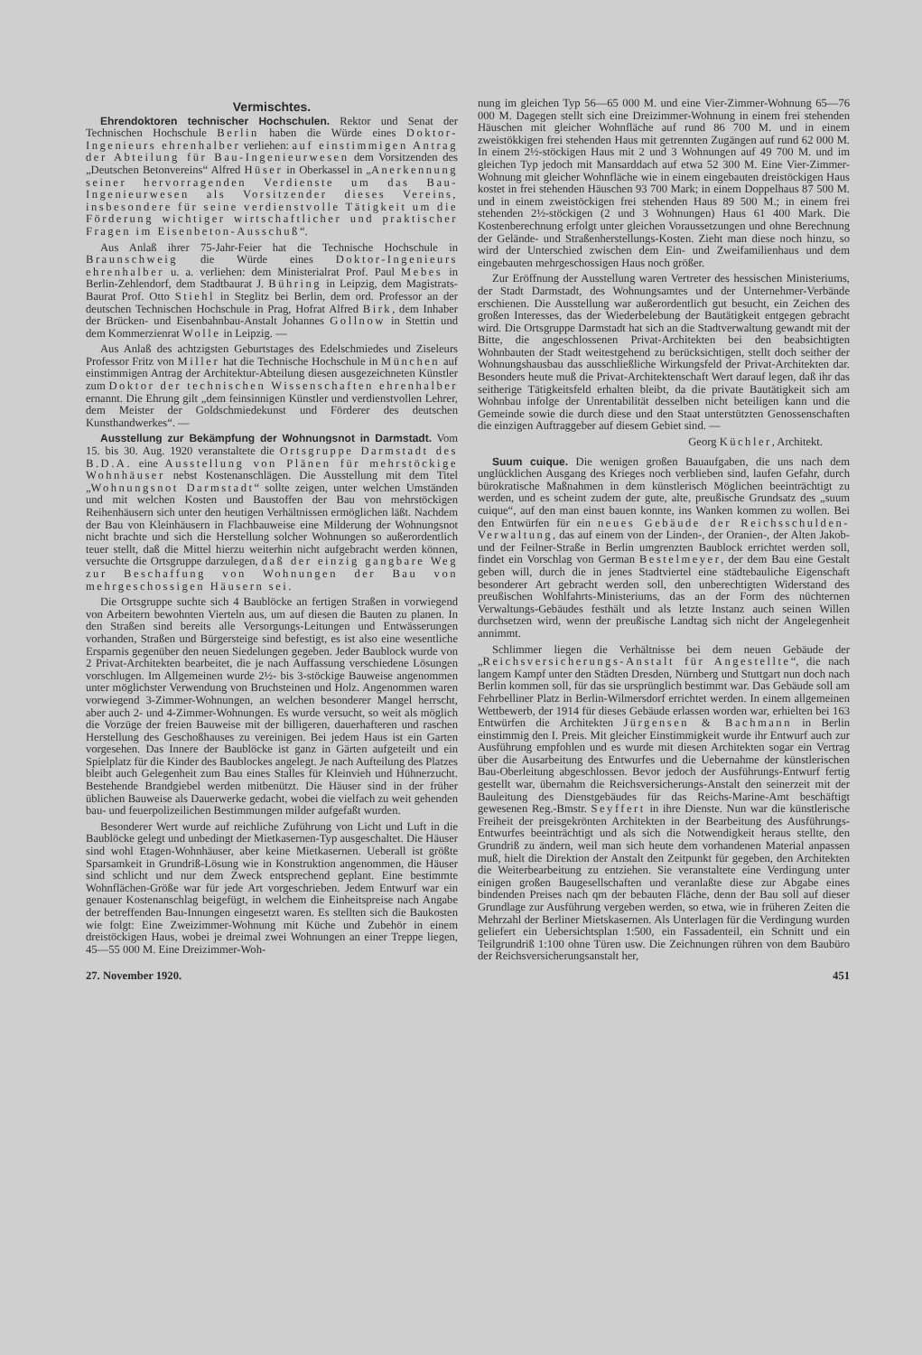Vermischtes.
Ehrendoktoren technischer Hochschulen. Rektor und Senat der Technischen Hochschule Berlin haben die Würde eines Doktor-Ingenieurs ehrenhalber verliehen: auf einstimmigen Antrag der Abteilung für Bau-Ingenieurwesen dem Vorsitzenden des „Deutschen Betonvereins“ Alfred Hüser in Oberkassel in „Anerkennung seiner hervorragenden Verdienste um das Bau-Ingenieurwesen als Vorsitzender dieses Vereins, insbesondere für seine verdienstvolle Tätigkeit um die Förderung wichtiger wirtschaftlicher und praktischer Fragen im Eisenbeton-Ausschuß“.
Aus Anlaß ihrer 75-Jahr-Feier hat die Technische Hochschule in Braunschweig die Würde eines Doktor-Ingenieurs ehrenhalber u. a. verliehen: dem Ministerialrat Prof. Paul Mebes in Berlin-Zehlendorf, dem Stadtbaurat J. Bühring in Leipzig, dem Magistrats-Baurat Prof. Otto Stiehl in Steglitz bei Berlin, dem ord. Professor an der deutschen Technischen Hochschule in Prag, Hofrat Alfred Birk, dem Inhaber der Brücken- und Eisenbahnbau-Anstalt Johannes Gollnow in Stettin und dem Kommerzienrat Wolle in Leipzig. —
Aus Anlaß des achtzigsten Geburtstages des Edelschmiedes und Ziseleurs Professor Fritz von Miller hat die Technische Hochschule in München auf einstimmigen Antrag der Architektur-Abteilung diesen ausgezeichneten Künstler zum Doktor der technischen Wissenschaften ehrenhalber ernannt. Die Ehrung gilt „dem feinsinnigen Künstler und verdienstvollen Lehrer, dem Meister der Goldschmiedekunst und Förderer des deutschen Kunsthandwerkes“. —
Ausstellung zur Bekämpfung der Wohnungsnot in Darmstadt. Vom 15. bis 30. Aug. 1920 veranstaltete die Ortsgruppe Darmstadt des B.D.A. eine Ausstellung von Plänen für mehrstöckige Wohnhäuser nebst Kostenanschlägen. Die Ausstellung mit dem Titel „Wohnungsnot Darmstadt“ sollte zeigen, unter welchen Umständen und mit welchen Kosten und Baustoffen der Bau von mehrstöckigen Reihenhäusern sich unter den heutigen Verhältnissen ermöglichen läßt. Nachdem der Bau von Kleinhäusern in Flachbauweise eine Milderung der Wohnungsnot nicht brachte und sich die Herstellung solcher Wohnungen so außerordentlich teuer stellt, daß die Mittel hierzu weiterhin nicht aufgebracht werden können, versuchte die Ortsgruppe darzulegen, daß der einzig gangbare Weg zur Beschaffung von Wohnungen der Bau von mehrgeschossigen Häusern sei.
Die Ortsgruppe suchte sich 4 Baublöcke an fertigen Straßen in vorwiegend von Arbeitern bewohnten Vierteln aus, um auf diesen die Bauten zu planen. In den Straßen sind bereits alle Versorgungs-Leitungen und Entwässerungen vorhanden, Straßen und Bürgersteige sind befestigt, es ist also eine wesentliche Ersparnis gegenüber den neuen Siedelungen gegeben. Jeder Baublock wurde von 2 Privat-Architekten bearbeitet, die je nach Auffassung verschiedene Lösungen vorschlugen. Im Allgemeinen wurde 2½- bis 3-stöckige Bauweise angenommen unter möglichster Verwendung von Bruchsteinen und Holz. Angenommen waren vorwiegend 3-Zimmer-Wohnungen, an welchen besonderer Mangel herrscht, aber auch 2- und 4-Zimmer-Wohnungen. Es wurde versucht, so weit als möglich die Vorzüge der freien Bauweise mit der billigeren, dauerhafteren und raschen Herstellung des Geschoßhauses zu vereinigen. Bei jedem Haus ist ein Garten vorgesehen. Das Innere der Baublöcke ist ganz in Gärten aufgeteilt und ein Spielplatz für die Kinder des Baublockes angelegt. Je nach Aufteilung des Platzes bleibt auch Gelegenheit zum Bau eines Stalles für Kleinvieh und Hühnerzucht. Bestehende Brandgiebel werden mitbenützt. Die Häuser sind in der früher üblichen Bauweise als Dauerwerke gedacht, wobei die vielfach zu weit gehenden bau- und feuerpolizeilichen Bestimmungen milder aufgefaßt wurden.
Besonderer Wert wurde auf reichliche Zuführung von Licht und Luft in die Baublöcke gelegt und unbedingt der Mietkasernen-Typ ausgeschaltet. Die Häuser sind wohl Etagen-Wohnhäuser, aber keine Mietkasernen. Ueberall ist größte Sparsamkeit in Grundriß-Lösung wie in Konstruktion angenommen, die Häuser sind schlicht und nur dem Zweck entsprechend geplant. Eine bestimmte Wohnflächen-Größe war für jede Art vorgeschrieben. Jedem Entwurf war ein genauer Kostenanschlag beigefügt, in welchem die Einheitspreise nach Angabe der betreffenden Bau-Innungen eingesetzt waren. Es stellten sich die Baukosten wie folgt: Eine Zweizimmer-Wohnung mit Küche und Zubehör in einem dreistöckigen Haus, wobei je dreimal zwei Wohnungen an einer Treppe liegen, 45—55 000 M. Eine Dreizimmer-Woh-
nung im gleichen Typ 56—65 000 M. und eine Vier-Zimmer-Wohnung 65—76 000 M. Dagegen stellt sich eine Dreizimmer-Wohnung in einem frei stehenden Häuschen mit gleicher Wohnfläche auf rund 86 700 M. und in einem zweistökkigen frei stehenden Haus mit getrennten Zugängen auf rund 62 000 M. In einem 2½-stöckigen Haus mit 2 und 3 Wohnungen auf 49 700 M. und im gleichen Typ jedoch mit Mansarddach auf etwa 52 300 M. Eine Vier-Zimmer-Wohnung mit gleicher Wohnfläche wie in einem eingebauten dreistöckigen Haus kostet in frei stehenden Häuschen 93 700 Mark; in einem Doppelhaus 87 500 M. und in einem zweistöckigen frei stehenden Haus 89 500 M.; in einem frei stehenden 2½-stöckigen (2 und 3 Wohnungen) Haus 61 400 Mark. Die Kostenberechnung erfolgt unter gleichen Voraussetzungen und ohne Berechnung der Gelände- und Straßenherstellungs-Kosten. Zieht man diese noch hinzu, so wird der Unterschied zwischen dem Ein- und Zweifamilienhaus und dem eingebauten mehrgeschossigen Haus noch größer.
Zur Eröffnung der Ausstellung waren Vertreter des hessischen Ministeriums, der Stadt Darmstadt, des Wohnungsamtes und der Unternehmer-Verbände erschienen. Die Ausstellung war außerordentlich gut besucht, ein Zeichen des großen Interesses, das der Wiederbelebung der Bautätigkeit entgegen gebracht wird. Die Ortsgruppe Darmstadt hat sich an die Stadtverwaltung gewandt mit der Bitte, die angeschlossenen Privat-Architekten bei den beabsichtigten Wohnbauten der Stadt weitestgehend zu berücksichtigen, stellt doch seither der Wohnungshausbau das ausschließliche Wirkungsfeld der Privat-Architekten dar. Besonders heute muß die Privat-Architektenschaft Wert darauf legen, daß ihr das seitherige Tätigkeitsfeld erhalten bleibt, da die private Bautätigkeit sich am Wohnbau infolge der Unrentabilität desselben nicht beteiligen kann und die Gemeinde sowie die durch diese und den Staat unterstützten Genossenschaften die einzigen Auftraggeber auf diesem Gebiet sind. —
Georg Küchler, Architekt.
Suum cuique. Die wenigen großen Bauaufgaben, die uns nach dem unglücklichen Ausgang des Krieges noch verblieben sind, laufen Gefahr, durch bürokratische Maßnahmen in dem künstlerisch Möglichen beeinträchtigt zu werden, und es scheint zudem der gute, alte, preußische Grundsatz des „suum cuique“, auf den man einst bauen konnte, ins Wanken kommen zu wollen. Bei den Entwürfen für ein neues Gebäude der Reichsschulden-Verwaltung, das auf einem von der Linden-, der Oranien-, der Alten Jakob- und der Feilner-Straße in Berlin umgrenzten Baublock errichtet werden soll, findet ein Vorschlag von German Bestelmeyer, der dem Bau eine Gestalt geben will, durch die in jenes Stadtviertel eine städtebauliche Eigenschaft besonderer Art gebracht werden soll, den unberechtigten Widerstand des preußischen Wohlfahrts-Ministeriums, das an der Form des nüchternen Verwaltungs-Gebäudes festhält und als letzte Instanz auch seinen Willen durchsetzen wird, wenn der preußische Landtag sich nicht der Angelegenheit annimmt.
Schlimmer liegen die Verhältnisse bei dem neuen Gebäude der „Reichsversicherungs-Anstalt für Angestellte“, die nach langem Kampf unter den Städten Dresden, Nürnberg und Stuttgart nun doch nach Berlin kommen soll, für das sie ursprünglich bestimmt war. Das Gebäude soll am Fehrbelliner Platz in Berlin-Wilmersdorf errichtet werden. In einem allgemeinen Wettbewerb, der 1914 für dieses Gebäude erlassen worden war, erhielten bei 163 Entwürfen die Architekten Jürgensen & Bachmann in Berlin einstimmig den I. Preis. Mit gleicher Einstimmigkeit wurde ihr Entwurf auch zur Ausführung empfohlen und es wurde mit diesen Architekten sogar ein Vertrag über die Ausarbeitung des Entwurfes und die Uebernahme der künstlerischen Bau-Oberleitung abgeschlossen. Bevor jedoch der Ausführungs-Entwurf fertig gestellt war, übernahm die Reichsversicherungs-Anstalt den seinerzeit mit der Bauleitung des Dienstgebäudes für das Reichs-Marine-Amt beschäftigt gewesenen Reg.-Bmstr. Seyffert in ihre Dienste. Nun war die künstlerische Freiheit der preisgekrönten Architekten in der Bearbeitung des Ausführungs-Entwurfes beeinträchtigt und als sich die Notwendigkeit heraus stellte, den Grundriß zu ändern, weil man sich heute dem vorhandenen Material anpassen muß, hielt die Direktion der Anstalt den Zeitpunkt für gegeben, den Architekten die Weiterbearbeitung zu entziehen. Sie veranstaltete eine Verdingung unter einigen großen Baugesellschaften und veranlaßte diese zur Abgabe eines bindenden Preises nach qm der bebauten Fläche, denn der Bau soll auf dieser Grundlage zur Ausführung vergeben werden, so etwa, wie in früheren Zeiten die Mehrzahl der Berliner Mietskasernen. Als Unterlagen für die Verdingung wurden geliefert ein Uebersichtsplan 1:500, ein Fassadenteil, ein Schnitt und ein Teilgrundriß 1:100 ohne Türen usw. Die Zeichnungen rühren von dem Baubüro der Reichsversicherungsanstalt her,
27. November 1920. 451